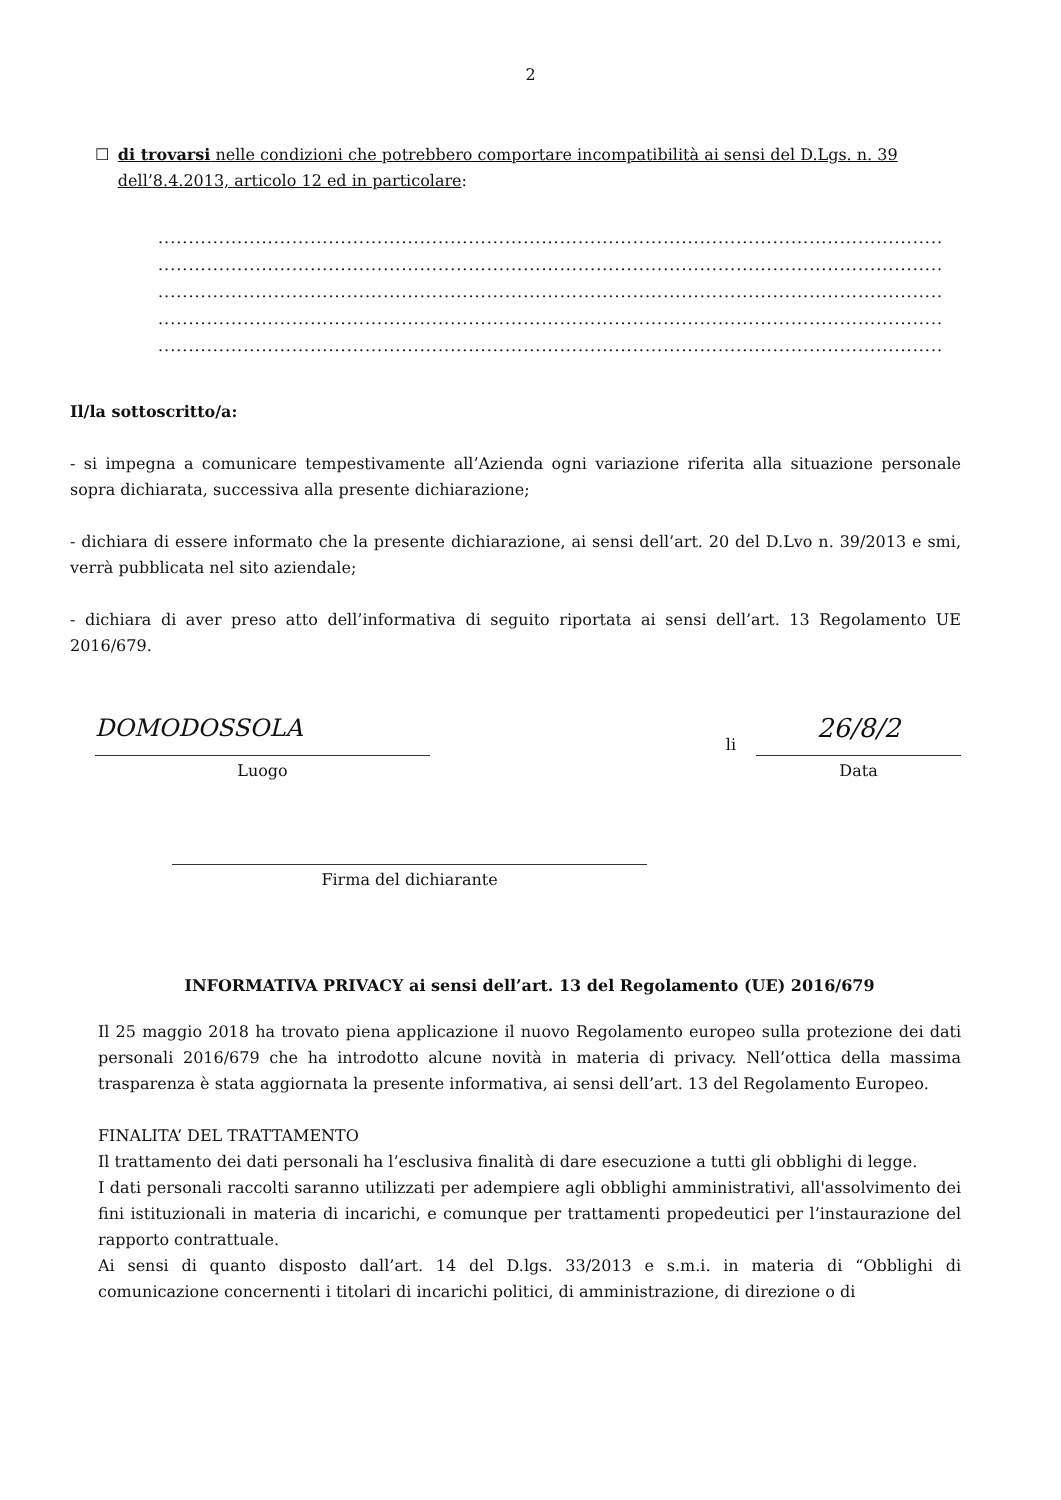2
☐ di trovarsi nelle condizioni che potrebbero comportare incompatibilità ai sensi del D.Lgs. n. 39 dell’8.4.2013, articolo 12 ed in particolare:
.................................................................................................................................
.................................................................................................................................
.................................................................................................................................
.................................................................................................................................
.................................................................................................................................
Il/la sottoscritto/a:
- si impegna a comunicare tempestivamente all’Azienda ogni variazione riferita alla situazione personale sopra dichiarata, successiva alla presente dichiarazione;
- dichiara di essere informato che la presente dichiarazione, ai sensi dell’art. 20 del D.Lvo n. 39/2013 e smi, verrà pubblicata nel sito aziendale;
- dichiara di aver preso atto dell’informativa di seguito riportata ai sensi dell’art. 13 Regolamento UE 2016/679.
DOMODOSSOLA
Luogo
li
26/8/2
Data
Firma del dichiarante
INFORMATIVA PRIVACY ai sensi dell’art. 13 del Regolamento (UE) 2016/679
Il 25 maggio 2018 ha trovato piena applicazione il nuovo Regolamento europeo sulla protezione dei dati personali 2016/679 che ha introdotto alcune novità in materia di privacy. Nell’ottica della massima trasparenza è stata aggiornata la presente informativa, ai sensi dell’art. 13 del Regolamento Europeo.
FINALITA’ DEL TRATTAMENTO
Il trattamento dei dati personali ha l’esclusiva finalità di dare esecuzione a tutti gli obblighi di legge.
I dati personali raccolti saranno utilizzati per adempiere agli obblighi amministrativi, all'assolvimento dei fini istituzionali in materia di incarichi, e comunque per trattamenti propedeutici per l’instaurazione del rapporto contrattuale.
Ai sensi di quanto disposto dall’art. 14 del D.lgs. 33/2013 e s.m.i. in materia di “Obblighi di comunicazione concernenti i titolari di incarichi politici, di amministrazione, di direzione o di